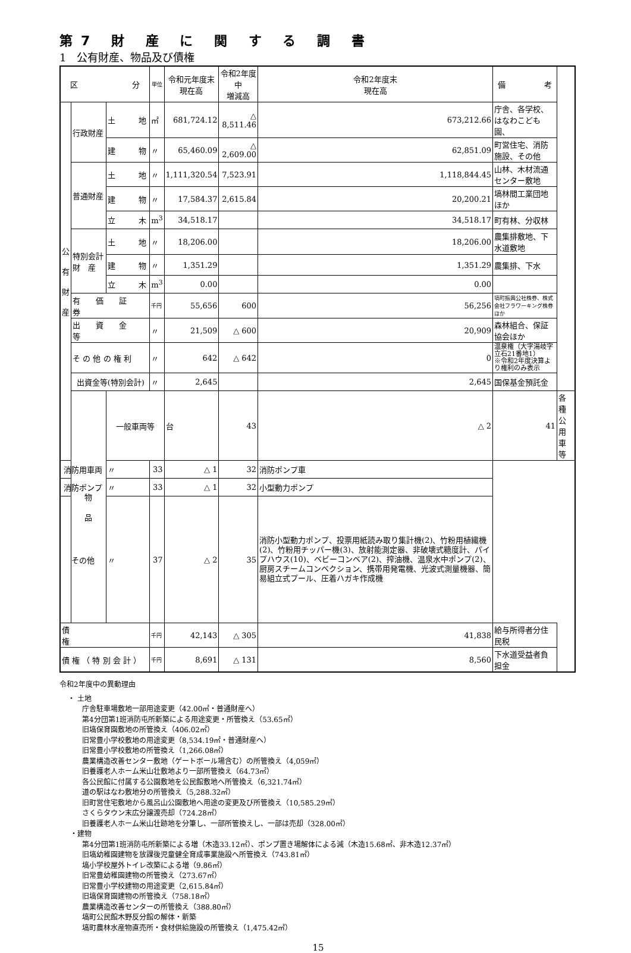第7 財 産 に 関 す る 調 書
1　公有財産、物品及び債権
| 区 分 | | | 単位 | 令和元年度末 現在高 | 令和2年度中 増減高 | 令和2年度末 現在高 | 備 考 | |
| --- | --- | --- | --- | --- | --- | --- | --- | --- |
| 公 有 財 産 | 行政財産 | 土 地 | ㎡ | 681,724.12 | △ 8,511.46 | 673,212.66 | 庁舎、各学校、はなわこども園、 | |
| | | 建 物 | 〃 | 65,460.09 | △ 2,609.00 | 62,851.09 | 町営住宅、消防施設、その他 | |
| | 普通財産 | 土 地 | 〃 | 1,111,320.54 | 7,523.91 | 1,118,844.45 | 山林、木材流通センター敷地 | |
| | | 建 物 | 〃 | 17,584.37 | 2,615.84 | 20,200.21 | 塙林間工業団地ほか | |
| | | 立 木 | m<sup>3</sup> | 34,518.17 | | 34,518.17 | 町有林、分収林 | |
| | 特別会計 財 産 | 土 地 | 〃 | 18,206.00 | | 18,206.00 | 農集排敷地、下水道敷地 | |
| | | 建 物 | 〃 | 1,351.29 | | 1,351.29 | 農集排、下水 | |
| | | 立 木 | m<sup>3</sup> | 0.00 | | 0.00 | | |
| | 有 価 証 券 | | 千円 | 55,656 | 600 | 56,256 | 塙町振興公社株券、株式会社フラワーキング株券ほか | |
| | 出 資 金 等 | | 〃 | 21,509 | △ 600 | 20,909 | 森林組合、保証協会ほか | |
| | そ の 他 の 権 利 | | 〃 | 642 | △ 642 | 0 | 温泉権（大字湯岐字立石21番地1） ※令和2年度決算より権利のみ表示 | |
| | 出資金等(特別会計) | | 〃 | 2,645 | | 2,645 | 国保基金預託金 | |
| | 物 品 | 一般車両等 | | 台 | 43 | △ 2 | 41 | 各種公用車等 |
| 消防用車両 | | 〃 | 33 | △ 1 | 32 | 消防ポンプ車 | | |
| 消防ポンプ | | 〃 | 33 | △ 1 | 32 | 小型動力ポンプ | | |
| その他 | | 〃 | 37 | △ 2 | 35 | 消防小型動力ポンプ、投票用紙読み取り集計機(2)、竹粉用植繊機(2)、竹粉用チッパー機(3)、放射能測定器、非破壊式糖度計、パイプハウス(10)、ベビーコンベア(2)、搾油機、温泉水中ポンプ(2)、厨房スチームコンベクション、携帯用発電機、光波式測量機器、簡易組立式プール、圧着ハガキ作成機 | | |
| 債 権 | | | 千円 | 42,143 | △ 305 | 41,838 | 給与所得者分住民税 | |
| 債 権 （ 特 別 会 計 ） | | | 千円 | 8,691 | △ 131 | 8,560 | 下水道受益者負担金 | |
令和2年度中の異動理由
・ 土地
庁舎駐車場敷地一部用途変更（42.00㎡・普通財産へ）
第4分団第1班消防屯所新築による用途変更・所管換え（53.65㎡）
旧塙保育園敷地の所管換え（406.02㎡）
旧常豊小学校敷地の用途変更（8,534.19㎡・普通財産へ）
旧常豊小学校敷地の所管換え（1,266.08㎡）
農業構造改善センター敷地（ゲートボール場含む）の所管換え（4,059㎡）
旧養護老人ホーム米山壮敷地より一部所管換え（64.73㎡）
各公民館に付属する公園敷地を公民館敷地へ所管換え（6,321.74㎡）
道の駅はなわ敷地分の所管換え（5,288.32㎡）
旧町営住宅敷地から風呂山公園敷地へ用途の変更及び所管換え（10,585.29㎡）
さくらタウン末広分譲渡売却（724.28㎡）
旧養護老人ホーム米山壮跡地を分筆し、一部所管換えし、一部は売却（328.00㎡）
・建物
第4分団第1班消防屯所新築による増（木造33.12㎡）、ポンプ置き場解体による減（木造15.68㎡、非木造12.37㎡）
旧塙幼稚園建物を放課後児童健全育成事業施設へ所管換え（743.81㎡）
塙小学校屋外トイレ改築による増（9.86㎡）
旧常豊幼稚園建物の所管換え（273.67㎡）
旧常豊小学校建物の用途変更（2,615.84㎡）
旧塙保育園建物の所管換え（758.18㎡）
農業構造改善センターの所管換え（388.80㎡）
塙町公民館木野反分館の解体・新築
塙町農林水産物直売所・食材供給施設の所管換え（1,475.42㎡）
15